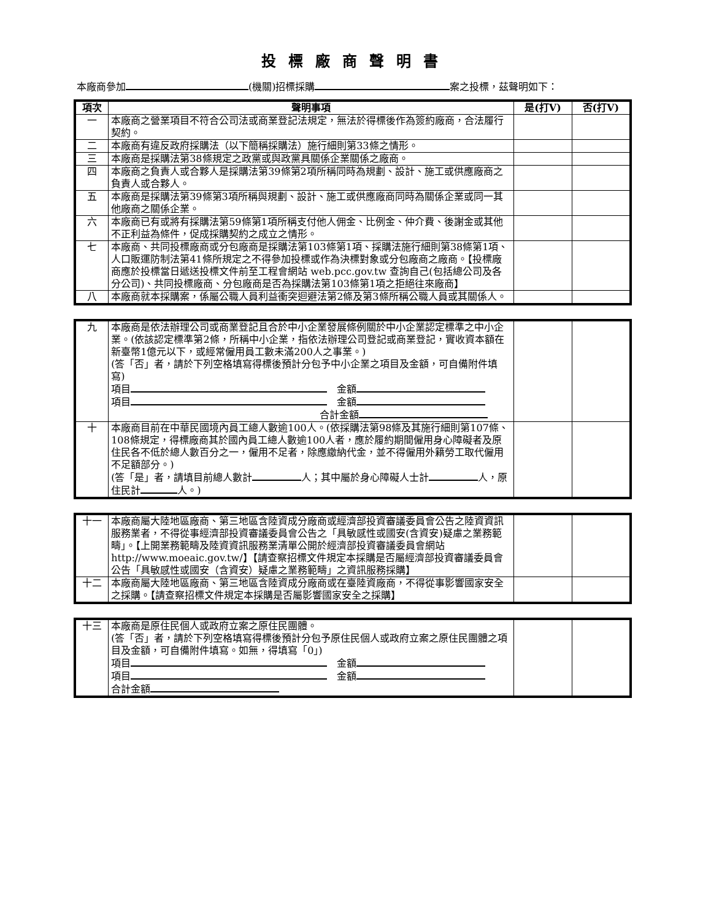投標廠商聲明書
本廠商參加 (機關)招標採購 案之投標，茲聲明如下：
| 項次 | 聲明事項 | 是(打V) | 否(打V) |
| --- | --- | --- | --- |
| 一 | 本廠商之營業項目不符合公司法或商業登記法規定，無法於得標後作為簽約廠商，合法履行契約。 | | |
| 二 | 本廠商有違反政府採購法（以下簡稱採購法）施行細則第33條之情形。 | | |
| 三 | 本廠商是採購法第38條規定之政黨或與政黨具關係企業關係之廠商。 | | |
| 四 | 本廠商之負責人或合夥人是採購法第39條第2項所稱同時為規劃、設計、施工或供應廠商之負責人或合夥人。 | | |
| 五 | 本廠商是採購法第39條第3項所稱與規劃、設計、施工或供應廠商同時為關係企業或同一其他廠商之關係企業。 | | |
| 六 | 本廠商已有或將有採購法第59條第1項所稱支付他人佣金、比例金、仲介費、後謝金或其他不正利益為條件，促成採購契約之成立之情形。 | | |
| 七 | 本廠商、共同投標廠商或分包廠商是採購法第103條第1項、採購法施行細則第38條第1項、人口販運防制法第41條所規定之不得參加投標或作為決標對象或分包廠商之廠商。【投標廠商應於投標當日遞送投標文件前至工程會網站 web.pcc.gov.tw 查詢自己(包括總公司及各分公司)、共同投標廠商、分包廠商是否為採購法第103條第1項之拒絕往來廠商】 | | |
| 八 | 本廠商就本採購案，係屬公職人員利益衝突迴避法第2條及第3條所稱公職人員或其關係人。 | | |
| 九 | 本廠商是依法辦理公司或商業登記且合於中小企業發展條例關於中小企業認定標準之中小企業。(依該認定標準第2條，所稱中小企業，指依法辦理公司登記或商業登記，實收資本額在新臺幣1億元以下，或經常僱用員工數未滿200人之事業。) (答「否」者，請於下列空格填寫得標後預計分包予中小企業之項目及金額，可自備附件填寫) 項目 金額 項目 金額 合計金額 | | |
| 十 | 本廠商目前在中華民國境內員工總人數逾100人。(依採購法第98條及其施行細則第107條、108條規定，得標廠商其於國內員工總人數逾100人者，應於履約期間僱用身心障礙者及原住民各不低於總人數百分之一，僱用不足者，除應繳納代金，並不得僱用外籍勞工取代僱用不足額部分。) (答「是」者，請填目前總人數計 人；其中屬於身心障礙人士計 人，原住民計 人。) | | |
| 十一 | 本廠商屬大陸地區廠商、第三地區含陸資成分廠商或經濟部投資審議委員會公告之陸資資訊服務業者，不得從事經濟部投資審議委員會公告之「具敏感性或國安(含資安)疑慮之業務範疇」。【上開業務範疇及陸資資訊服務業清單公開於經濟部投資審議委員會網站 http://www.moeaic.gov.tw/】【請查察招標文件規定本採購是否屬經濟部投資審議委員會公告「具敏感性或國安（含資安）疑慮之業務範疇」之資訊服務採購】 | | |
| 十二 | 本廠商屬大陸地區廠商、第三地區含陸資成分廠商或在臺陸資廠商，不得從事影響國家安全之採購。【請查察招標文件規定本採購是否屬影響國家安全之採購】 | | |
| 十三 | 本廠商是原住民個人或政府立案之原住民團體。 (答「否」者，請於下列空格填寫得標後預計分包予原住民個人或政府立案之原住民團體之項目及金額，可自備附件填寫。如無，得填寫「0」) 項目 金額 項目 金額 合計金額 | | |